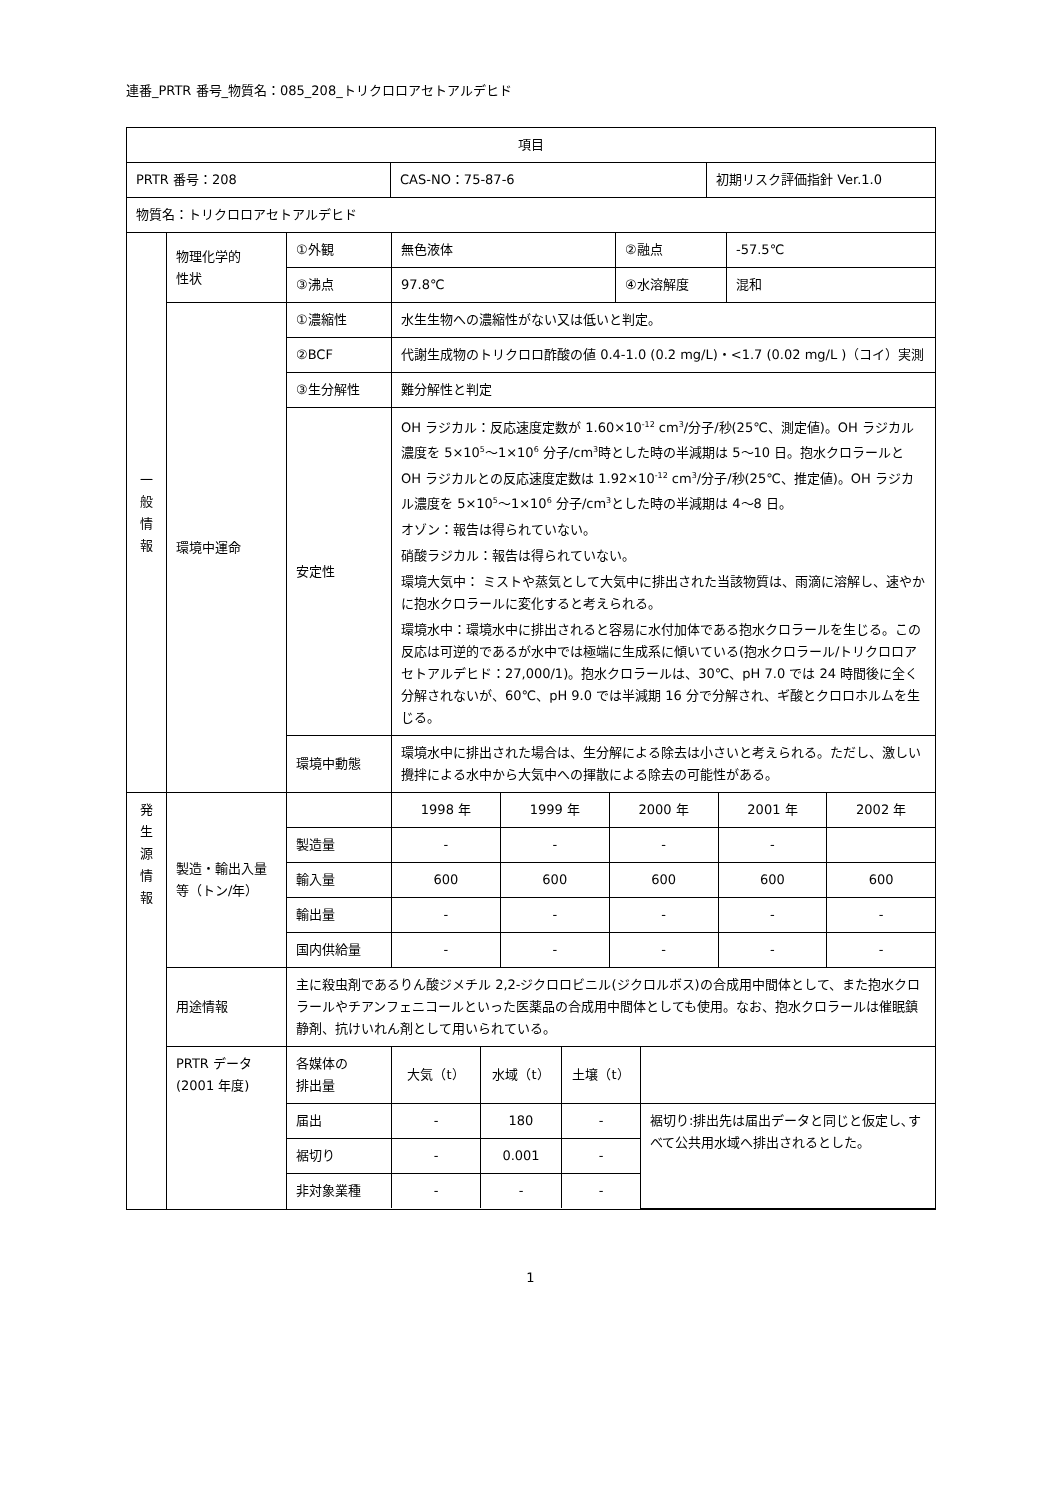連番_PRTR 番号_物質名：085_208_トリクロロアセトアルデヒド
| 項目 | | |
| / PRTR 番号：208 / CAS-NO：75-87-6 / 初期リスク評価指針 Ver.1.0 / | | |
| 物質名：トリクロロアセトアルデヒド | | |
| 一 般 情 報 | 物理化学的 性状 | / ①外観 / 無色液体 / ②融点 / -57.5℃ / / ③沸点 / 97.8℃ / ④水溶解度 / 混和 / |
| | 環境中運命 | / ①濃縮性 / 水生生物への濃縮性がない又は低いと判定。 / / ②BCF / 代謝生成物のトリクロロ酢酸の値 0.4-1.0 (0.2 mg/L)・<1.7 (0.02 mg/L )（コイ）実測 / / ③生分解性 / 難分解性と判定 / / 安定性 / OH ラジカル：反応速度定数が 1.60×10<sup>-12</sup> cm<sup>3</sup>/分子/秒(25℃、測定値)。OH ラジカル濃度を 5×10<sup>5</sup>～1×10<sup>6</sup> 分子/cm<sup>3</sup>時とした時の半減期は 5～10 日。抱水クロラールと OH ラジカルとの反応速度定数は 1.92×10<sup>-12</sup> cm<sup>3</sup>/分子/秒(25℃、推定値)。OH ラジカル濃度を 5×10<sup>5</sup>～1×10<sup>6</sup> 分子/cm<sup>3</sup>とした時の半減期は 4～8 日。 オゾン：報告は得られていない。 硝酸ラジカル：報告は得られていない。 環境大気中： ミストや蒸気として大気中に排出された当該物質は、雨滴に溶解し、速やかに抱水クロラールに変化すると考えられる。 環境水中：環境水中に排出されると容易に水付加体である抱水クロラールを生じる。この反応は可逆的であるが水中では極端に生成系に傾いている(抱水クロラール/トリクロロアセトアルデヒド：27,000/1)。抱水クロラールは、30℃、pH 7.0 では 24 時間後に全く分解されないが、60℃、pH 9.0 では半減期 16 分で分解され、ギ酸とクロロホルムを生じる。 / / 環境中動態 / 環境水中に排出された場合は、生分解による除去は小さいと考えられる。ただし、激しい攪拌による水中から大気中への揮散による除去の可能性がある。 / |
| 発 生 源 情 報 | 製造・輸出入量等（トン/年） | / / 1998 年 / 1999 年 / 2000 年 / 2001 年 / 2002 年 / / 製造量 / - / - / - / - / / / 輸入量 / 600 / 600 / 600 / 600 / 600 / / 輸出量 / - / - / - / - / - / / 国内供給量 / - / - / - / - / - / |
| | 用途情報 | 主に殺虫剤であるりん酸ジメチル 2,2-ジクロロビニル(ジクロルボス)の合成用中間体として、また抱水クロラールやチアンフェニコールといった医薬品の合成用中間体としても使用。なお、抱水クロラールは催眠鎮静剤、抗けいれん剤として用いられている。 |
| | PRTR データ (2001 年度) | / 各媒体の 排出量 / 大気（t） / 水域（t） / 土壌（t） / / / 届出 / - / 180 / - / 裾切り:排出先は届出データと同じと仮定し､すべて公共用水域へ排出されるとした。 / / 裾切り / - / 0.001 / - / / / 非対象業種 / - / - / - / / |
1